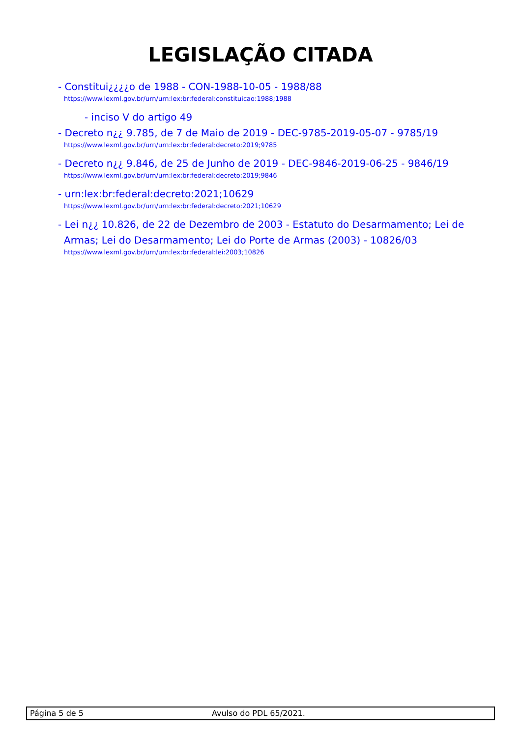LEGISLAÇÃO CITADA
- Constitui¿¿¿¿o de 1988 - CON-1988-10-05 - 1988/88
https://www.lexml.gov.br/urn/urn:lex:br:federal:constituicao:1988;1988
- inciso V do artigo 49
- Decreto n¿¿ 9.785, de 7 de Maio de 2019 - DEC-9785-2019-05-07 - 9785/19
https://www.lexml.gov.br/urn/urn:lex:br:federal:decreto:2019;9785
- Decreto n¿¿ 9.846, de 25 de Junho de 2019 - DEC-9846-2019-06-25 - 9846/19
https://www.lexml.gov.br/urn/urn:lex:br:federal:decreto:2019;9846
- urn:lex:br:federal:decreto:2021;10629
https://www.lexml.gov.br/urn/urn:lex:br:federal:decreto:2021;10629
- Lei n¿¿ 10.826, de 22 de Dezembro de 2003 - Estatuto do Desarmamento; Lei de Armas; Lei do Desarmamento; Lei do Porte de Armas (2003) - 10826/03
https://www.lexml.gov.br/urn/urn:lex:br:federal:lei:2003;10826
Página 5 de 5 Avulso do PDL 65/2021.